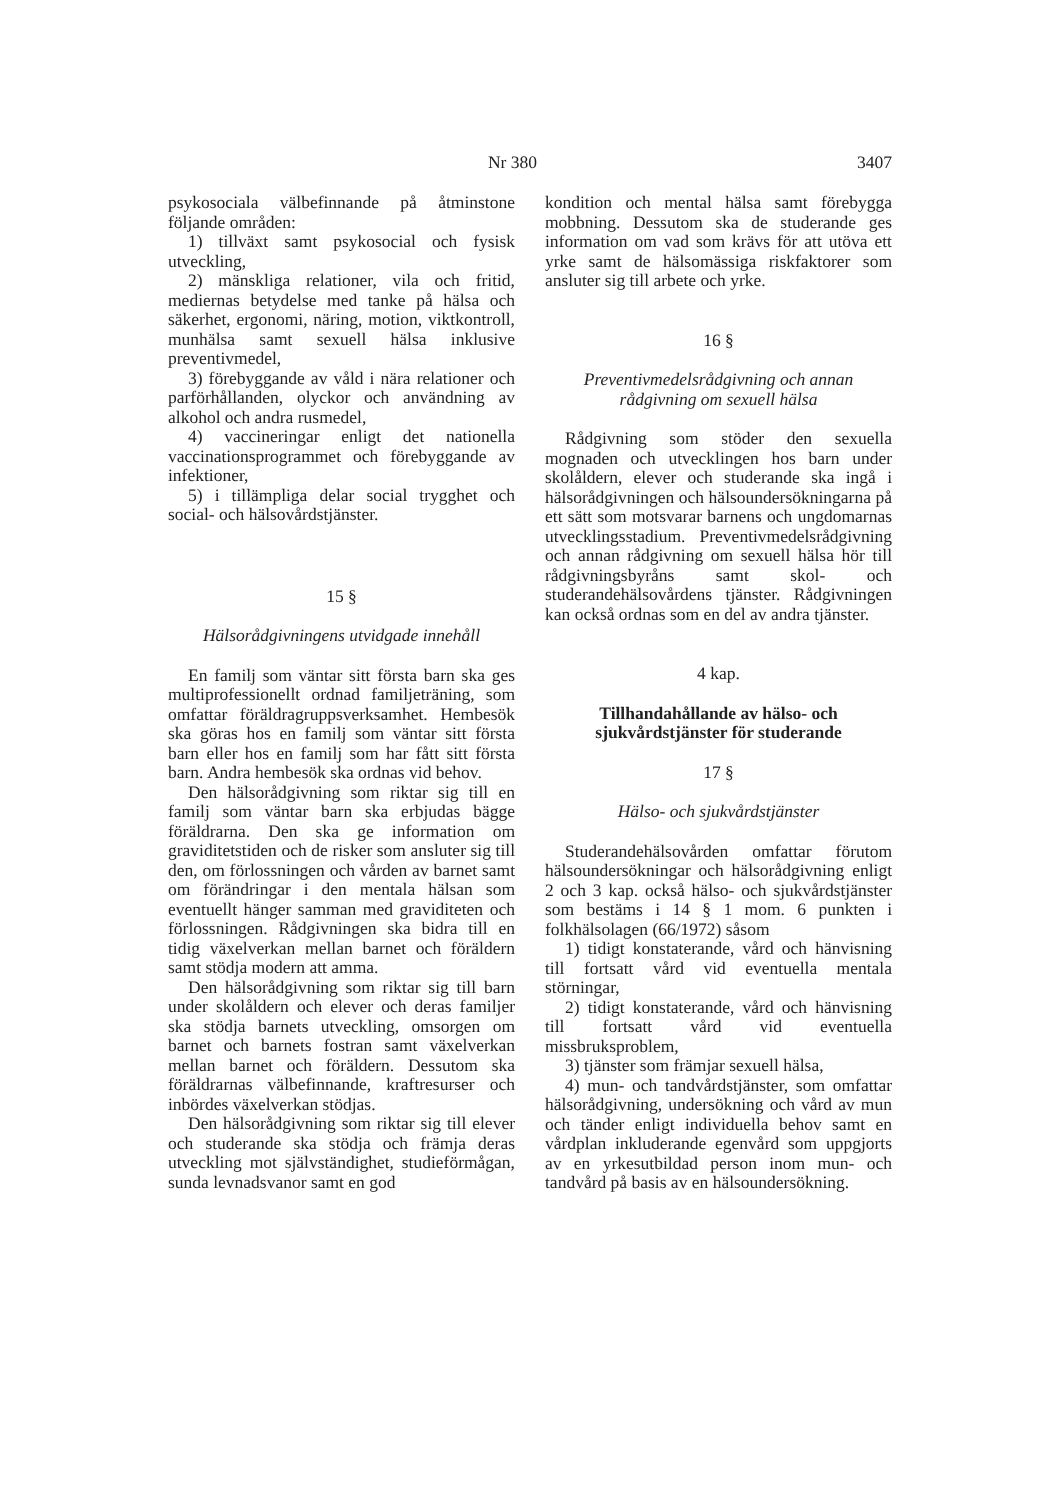3407 Nr 380
psykosociala välbefinnande på åtminstone följande områden:
1) tillväxt samt psykosocial och fysisk utveckling,
2) mänskliga relationer, vila och fritid, mediernas betydelse med tanke på hälsa och säkerhet, ergonomi, näring, motion, viktkontroll, munhälsa samt sexuell hälsa inklusive preventivmedel,
3) förebyggande av våld i nära relationer och parförhållanden, olyckor och användning av alkohol och andra rusmedel,
4) vaccineringar enligt det nationella vaccinationsprogrammet och förebyggande av infektioner,
5) i tillämpliga delar social trygghet och social- och hälsovårdstjänster.
15 §
Hälsorådgivningens utvidgade innehåll
En familj som väntar sitt första barn ska ges multiprofessionellt ordnad familjeträning, som omfattar föräldragruppsverksamhet. Hembesök ska göras hos en familj som väntar sitt första barn eller hos en familj som har fått sitt första barn. Andra hembesök ska ordnas vid behov.
Den hälsorådgivning som riktar sig till en familj som väntar barn ska erbjudas bägge föräldrarna. Den ska ge information om graviditetstiden och de risker som ansluter sig till den, om förlossningen och vården av barnet samt om förändringar i den mentala hälsan som eventuellt hänger samman med graviditeten och förlossningen. Rådgivningen ska bidra till en tidig växelverkan mellan barnet och föräldern samt stödja modern att amma.
Den hälsorådgivning som riktar sig till barn under skolåldern och elever och deras familjer ska stödja barnets utveckling, omsorgen om barnet och barnets fostran samt växelverkan mellan barnet och föräldern. Dessutom ska föräldrarnas välbefinnande, kraftresurser och inbördes växelverkan stödjas.
Den hälsorådgivning som riktar sig till elever och studerande ska stödja och främja deras utveckling mot självständighet, studieförmågan, sunda levnadsvanor samt en god
kondition och mental hälsa samt förebygga mobbning. Dessutom ska de studerande ges information om vad som krävs för att utöva ett yrke samt de hälsomässiga riskfaktorer som ansluter sig till arbete och yrke.
16 §
Preventivmedelsrådgivning och annan rådgivning om sexuell hälsa
Rådgivning som stöder den sexuella mognaden och utvecklingen hos barn under skolåldern, elever och studerande ska ingå i hälsorådgivningen och hälsoundersökningarna på ett sätt som motsvarar barnens och ungdomarnas utvecklingsstadium. Preventivmedelsrådgivning och annan rådgivning om sexuell hälsa hör till rådgivningsbyråns samt skol- och studerandehälsovårdens tjänster. Rådgivningen kan också ordnas som en del av andra tjänster.
4 kap.
Tillhandahållande av hälso- och sjukvårdstjänster för studerande
17 §
Hälso- och sjukvårdstjänster
Studerandehälsovården omfattar förutom hälsoundersökningar och hälsorådgivning enligt 2 och 3 kap. också hälso- och sjukvårdstjänster som bestäms i 14 § 1 mom. 6 punkten i folkhälsolagen (66/1972) såsom
1) tidigt konstaterande, vård och hänvisning till fortsatt vård vid eventuella mentala störningar,
2) tidigt konstaterande, vård och hänvisning till fortsatt vård vid eventuella missbruksproblem,
3) tjänster som främjar sexuell hälsa,
4) mun- och tandvårdstjänster, som omfattar hälsorådgivning, undersökning och vård av mun och tänder enligt individuella behov samt en vårdplan inkluderande egenvård som uppgjorts av en yrkesutbildad person inom mun- och tandvård på basis av en hälsoundersökning.